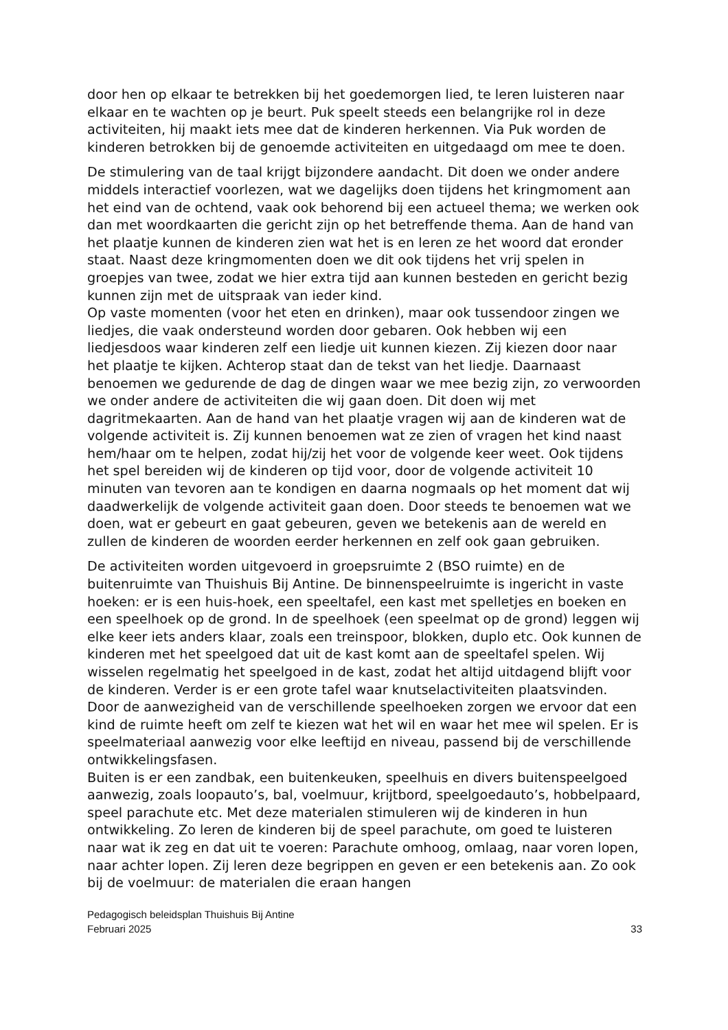door hen op elkaar te betrekken bij het goedemorgen lied, te leren luisteren naar elkaar en te wachten op je beurt. Puk speelt steeds een belangrijke rol in deze activiteiten, hij maakt iets mee dat de kinderen herkennen. Via Puk worden de kinderen betrokken bij de genoemde activiteiten en uitgedaagd om mee te doen.
De stimulering van de taal krijgt bijzondere aandacht. Dit doen we onder andere middels interactief voorlezen, wat we dagelijks doen tijdens het kringmoment aan het eind van de ochtend, vaak ook behorend bij een actueel thema; we werken ook dan met woordkaarten die gericht zijn op het betreffende thema. Aan de hand van het plaatje kunnen de kinderen zien wat het is en leren ze het woord dat eronder staat. Naast deze kringmomenten doen we dit ook tijdens het vrij spelen in groepjes van twee, zodat we hier extra tijd aan kunnen besteden en gericht bezig kunnen zijn met de uitspraak van ieder kind.
Op vaste momenten (voor het eten en drinken), maar ook tussendoor zingen we liedjes, die vaak ondersteund worden door gebaren. Ook hebben wij een liedjesdoos waar kinderen zelf een liedje uit kunnen kiezen. Zij kiezen door naar het plaatje te kijken. Achterop staat dan de tekst van het liedje. Daarnaast benoemen we gedurende de dag de dingen waar we mee bezig zijn, zo verwoorden we onder andere de activiteiten die wij gaan doen. Dit doen wij met dagritmekaarten. Aan de hand van het plaatje vragen wij aan de kinderen wat de volgende activiteit is. Zij kunnen benoemen wat ze zien of vragen het kind naast hem/haar om te helpen, zodat hij/zij het voor de volgende keer weet. Ook tijdens het spel bereiden wij de kinderen op tijd voor, door de volgende activiteit 10 minuten van tevoren aan te kondigen en daarna nogmaals op het moment dat wij daadwerkelijk de volgende activiteit gaan doen. Door steeds te benoemen wat we doen, wat er gebeurt en gaat gebeuren, geven we betekenis aan de wereld en zullen de kinderen de woorden eerder herkennen en zelf ook gaan gebruiken.
De activiteiten worden uitgevoerd in groepsruimte 2 (BSO ruimte) en de buitenruimte van Thuishuis Bij Antine. De binnenspeelruimte is ingericht in vaste hoeken: er is een huis-hoek, een speeltafel, een kast met spelletjes en boeken en een speelhoek op de grond. In de speelhoek (een speelmat op de grond) leggen wij elke keer iets anders klaar, zoals een treinspoor, blokken, duplo etc. Ook kunnen de kinderen met het speelgoed dat uit de kast komt aan de speeltafel spelen. Wij wisselen regelmatig het speelgoed in de kast, zodat het altijd uitdagend blijft voor de kinderen. Verder is er een grote tafel waar knutselactiviteiten plaatsvinden. Door de aanwezigheid van de verschillende speelhoeken zorgen we ervoor dat een kind de ruimte heeft om zelf te kiezen wat het wil en waar het mee wil spelen. Er is speelmateriaal aanwezig voor elke leeftijd en niveau, passend bij de verschillende ontwikkelingsfasen.
Buiten is er een zandbak, een buitenkeuken, speelhuis en divers buitenspeelgoed aanwezig, zoals loopauto’s, bal, voelmuur, krijtbord, speelgoedauto’s, hobbelpaard, speel parachute etc. Met deze materialen stimuleren wij de kinderen in hun ontwikkeling. Zo leren de kinderen bij de speel parachute, om goed te luisteren naar wat ik zeg en dat uit te voeren: Parachute omhoog, omlaag, naar voren lopen, naar achter lopen. Zij leren deze begrippen en geven er een betekenis aan. Zo ook bij de voelmuur: de materialen die eraan hangen
Pedagogisch beleidsplan Thuishuis Bij Antine
Februari 2025
33